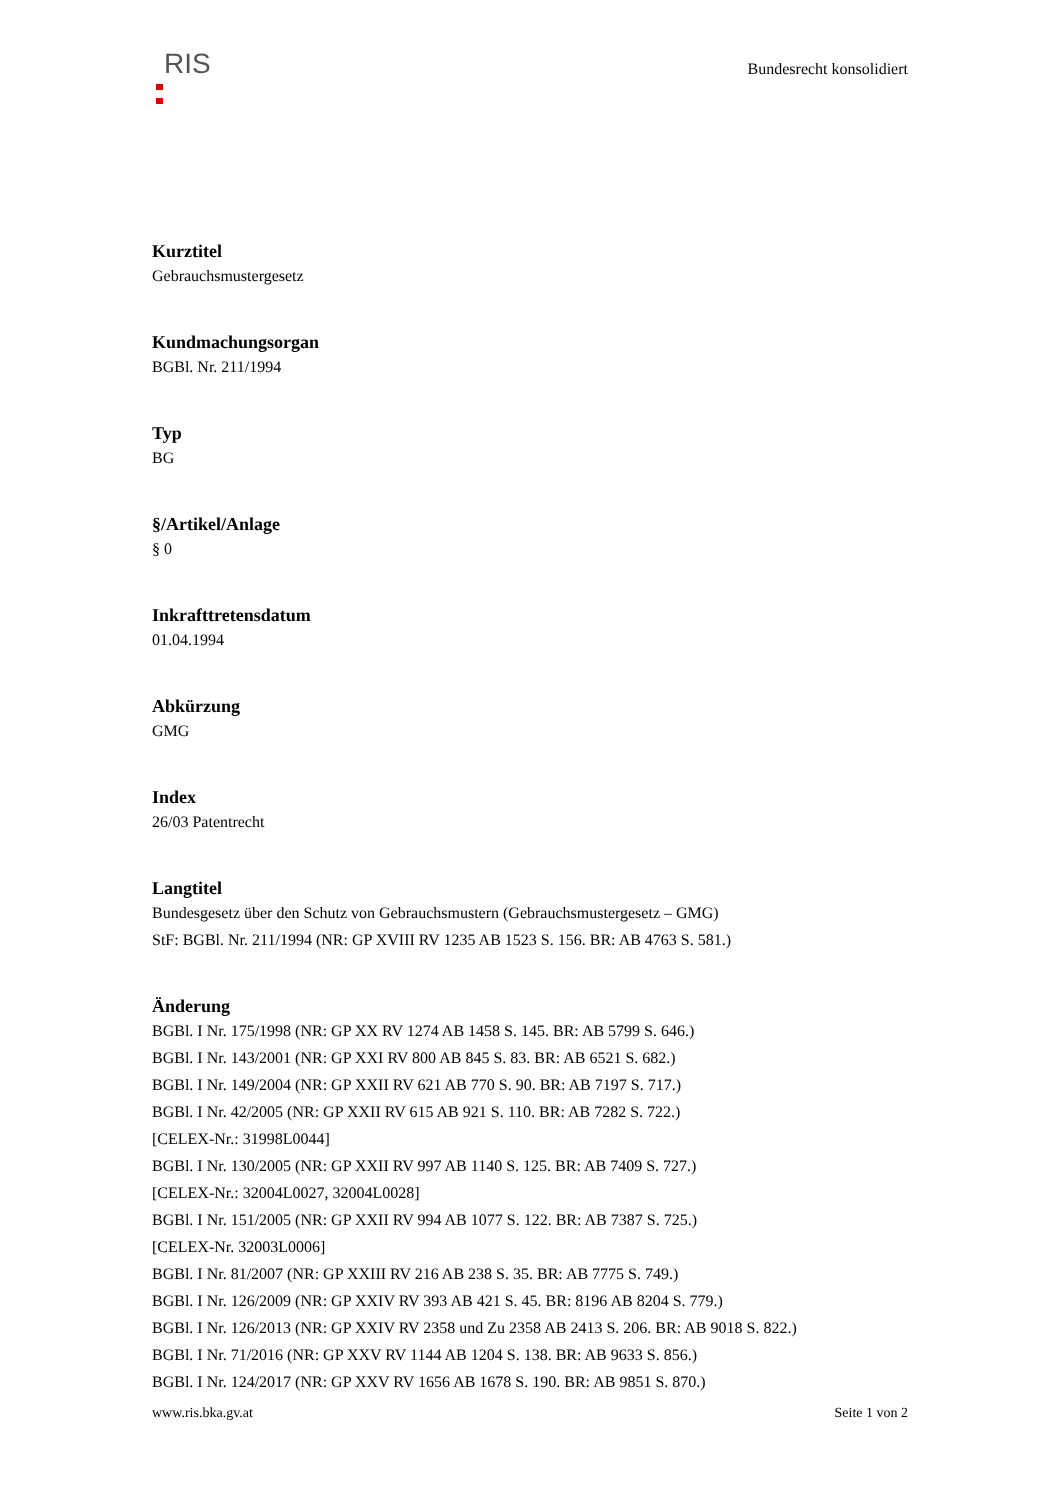RIS
Bundesrecht konsolidiert
Kurztitel
Gebrauchsmustergesetz
Kundmachungsorgan
BGBl. Nr. 211/1994
Typ
BG
§/Artikel/Anlage
§ 0
Inkrafttretensdatum
01.04.1994
Abkürzung
GMG
Index
26/03 Patentrecht
Langtitel
Bundesgesetz über den Schutz von Gebrauchsmustern (Gebrauchsmustergesetz – GMG)
StF: BGBl. Nr. 211/1994 (NR: GP XVIII RV 1235 AB 1523 S. 156. BR: AB 4763 S. 581.)
Änderung
BGBl. I Nr. 175/1998 (NR: GP XX RV 1274 AB 1458 S. 145. BR: AB 5799 S. 646.)
BGBl. I Nr. 143/2001 (NR: GP XXI RV 800 AB 845 S. 83. BR: AB 6521 S. 682.)
BGBl. I Nr. 149/2004 (NR: GP XXII RV 621 AB 770 S. 90. BR: AB 7197 S. 717.)
BGBl. I Nr. 42/2005 (NR: GP XXII RV 615 AB 921 S. 110. BR: AB 7282 S. 722.)
[CELEX-Nr.: 31998L0044]
BGBl. I Nr. 130/2005 (NR: GP XXII RV 997 AB 1140 S. 125. BR: AB 7409 S. 727.)
[CELEX-Nr.: 32004L0027, 32004L0028]
BGBl. I Nr. 151/2005 (NR: GP XXII RV 994 AB 1077 S. 122. BR: AB 7387 S. 725.)
[CELEX-Nr. 32003L0006]
BGBl. I Nr. 81/2007 (NR: GP XXIII RV 216 AB 238 S. 35. BR: AB 7775 S. 749.)
BGBl. I Nr. 126/2009 (NR: GP XXIV RV 393 AB 421 S. 45. BR: 8196 AB 8204 S. 779.)
BGBl. I Nr. 126/2013 (NR: GP XXIV RV 2358 und Zu 2358 AB 2413 S. 206. BR: AB 9018 S. 822.)
BGBl. I Nr. 71/2016 (NR: GP XXV RV 1144 AB 1204 S. 138. BR: AB 9633 S. 856.)
BGBl. I Nr. 124/2017 (NR: GP XXV RV 1656 AB 1678 S. 190. BR: AB 9851 S. 870.)
www.ris.bka.gv.at Seite 1 von 2